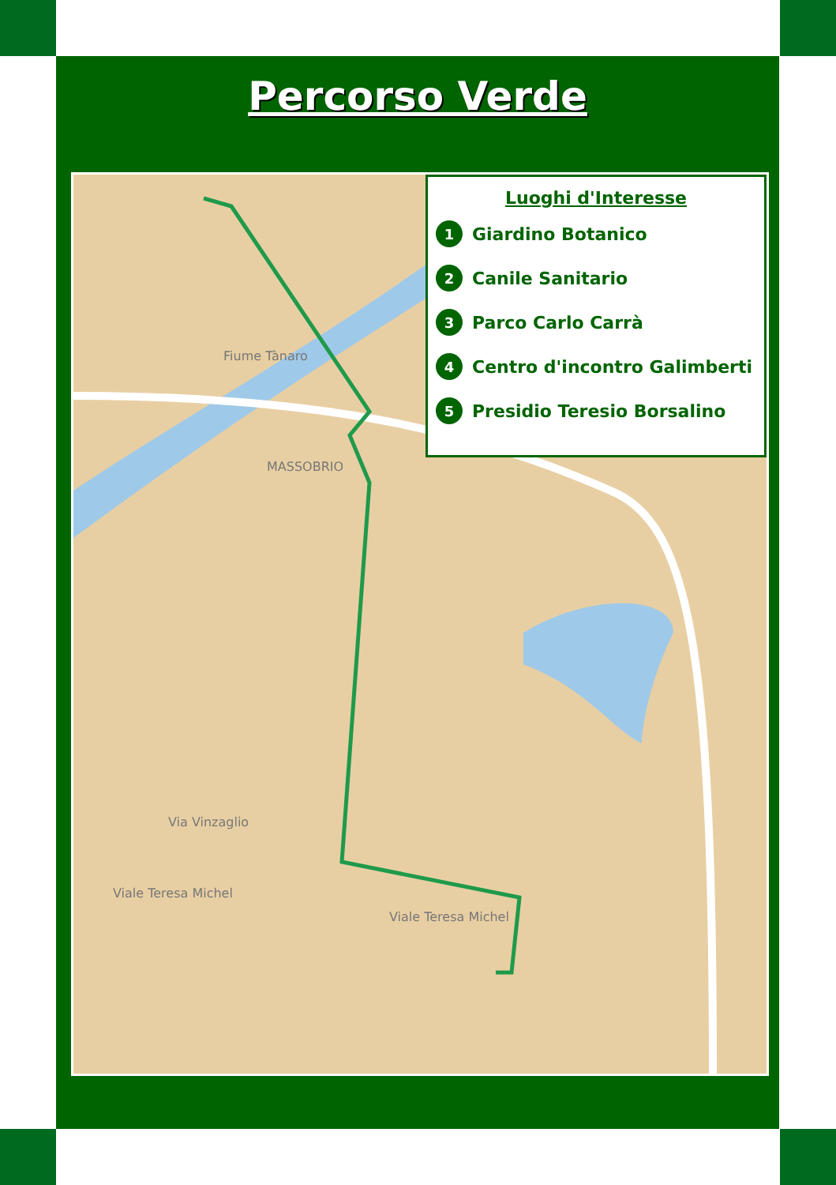Percorso Verde
MASSOBRIO
Fiume Tànaro
Viale Teresa Michel
Viale Teresa Michel
Via Vinzaglio
Luoghi d'Interesse
1 Giardino Botanico
2 Canile Sanitario
3 Parco Carlo Carrà
4 Centro d'incontro Galimberti
5 Presidio Teresio Borsalino